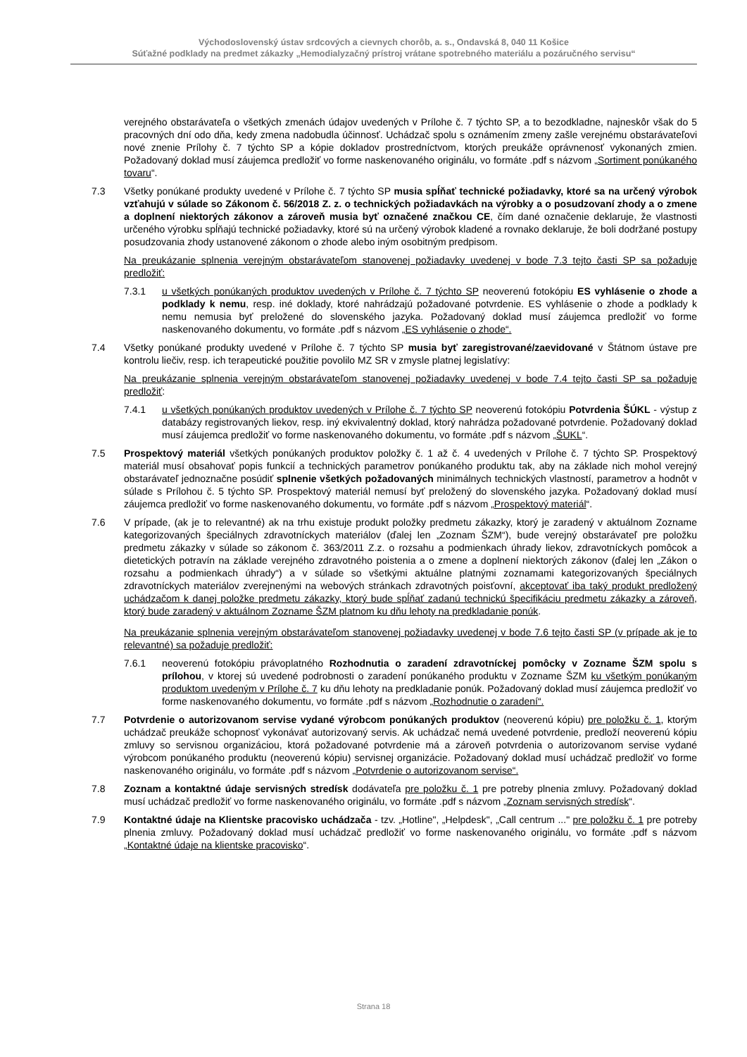Východoslovenský ústav srdcových a cievnych chorôb, a. s., Ondavská 8, 040 11 Košice
Súťažné podklady na predmet zákazky „Hemodialyzačný prístroj vrátane spotrebného materiálu a pozáručného servisu“
verejného obstarávateľa o všetkých zmenách údajov uvedených v Prílohe č. 7 týchto SP, a to bezodkladne, najneskôr však do 5 pracovných dní odo dňa, kedy zmena nadobudla účinnosť. Uchádzač spolu s oznámením zmeny zašle verejnému obstarávateľovi nové znenie Prílohy č. 7 týchto SP a kópie dokladov prostredníctvom, ktorých preukáže oprávnenosť vykonaných zmien. Požadovaný doklad musí záujemca predložiť vo forme naskenovaného originálu, vo formáte .pdf s názvom „Sortiment ponúkaného tovaru“.
7.3 Všetky ponúkané produkty uvedené v Prílohe č. 7 týchto SP musia spĺňať technické požiadavky, ktoré sa na určený výrobok vzťahujú v súlade so Zákonom č. 56/2018 Z. z. o technických požiadavkách na výrobky a o posudzovaní zhody a o zmene a doplnení niektorých zákonov a zároveň musia byť označené značkou CE, čím dané označenie deklaruje, že vlastnosti určeného výrobku spĺňajú technické požiadavky, ktoré sú na určený výrobok kladené a rovnako deklaruje, že boli dodržané postupy posudzovania zhody ustanovené zákonom o zhode alebo iným osobitným predpisom.
Na preukázanie splnenia verejným obstarávateľom stanovenej požiadavky uvedenej v bode 7.3 tejto časti SP sa požaduje predložiť:
7.3.1 u všetkých ponúkaných produktov uvedených v Prílohe č. 7 týchto SP neoverenú fotokópiu ES vyhlásenie o zhode a podklady k nemu, resp. iné doklady, ktoré nahrádzajú požadované potvrdenie. ES vyhlásenie o zhode a podklady k nemu nemusia byť preložené do slovenského jazyka. Požadovaný doklad musí záujemca predložiť vo forme naskenovaného dokumentu, vo formáte .pdf s názvom „ES vyhlásenie o zhode“.
7.4 Všetky ponúkané produkty uvedené v Prílohe č. 7 týchto SP musia byť zaregistrované/zaevidované v Štátnom ústave pre kontrolu liečiv, resp. ich terapeutické použitie povolilo MZ SR v zmysle platnej legislatívy:
Na preukázanie splnenia verejným obstarávateľom stanovenej požiadavky uvedenej v bode 7.4 tejto časti SP sa požaduje predložiť:
7.4.1 u všetkých ponúkaných produktov uvedených v Prílohe č. 7 týchto SP neoverenú fotokópiu Potvrdenia ŠÚKL - výstup z databázy registrovaných liekov, resp. iný ekvivalentný doklad, ktorý nahrádza požadované potvrdenie. Požadovaný doklad musí záujemca predložiť vo forme naskenovaného dokumentu, vo formáte .pdf s názvom „ŠUKL“.
7.5 Prospektový materiál všetkých ponúkaných produktov položky č. 1 až č. 4 uvedených v Prílohe č. 7 týchto SP. Prospektový materiál musí obsahovať popis funkcií a technických parametrov ponúkaného produktu tak, aby na základe nich mohol verejný obstarávateľ jednoznačne posúdiť splnenie všetkých požadovaných minimálnych technických vlastností, parametrov a hodnôt v súlade s Prílohou č. 5 týchto SP. Prospektový materiál nemusí byť preložený do slovenského jazyka. Požadovaný doklad musí záujemca predložiť vo forme naskenovaného dokumentu, vo formáte .pdf s názvom „Prospektový materiál“.
7.6 V prípade, (ak je to relevantné) ak na trhu existuje produkt položky predmetu zákazky, ktorý je zaradený v aktuálnom Zozname kategorizovaných špeciálnych zdravotníckych materiálov (ďalej len „Zoznam ŠZM“), bude verejný obstarávateľ pre položku predmetu zákazky v súlade so zákonom č. 363/2011 Z.z. o rozsahu a podmienkach úhrady liekov, zdravotníckych pomôcok a dietetických potravín na základe verejného zdravotného poistenia a o zmene a doplnení niektorých zákonov (ďalej len „Zákon o rozsahu a podmienkach úhrady“) a v súlade so všetkými aktuálne platnými zoznamami kategorizovaných špeciálnych zdravotníckych materiálov zverejnenými na webových stránkach zdravotných poisťovní, akceptovať iba taký produkt predložený uchádzačom k danej položke predmetu zákazky, ktorý bude spĺňať zadanú technickú špecifikáciu predmetu zákazky a zároveň, ktorý bude zaradený v aktuálnom Zozname ŠZM platnom ku dňu lehoty na predkladanie ponúk.
Na preukázanie splnenia verejným obstarávateľom stanovenej požiadavky uvedenej v bode 7.6 tejto časti SP (v prípade ak je to relevantné) sa požaduje predložiť:
7.6.1 neoverenú fotokópiu právoplatného Rozhodnutia o zaradení zdravotníckej pomôcky v Zozname ŠZM spolu s prílohou, v ktorej sú uvedené podrobnosti o zaradení ponúkaného produktu v Zozname ŠZM ku všetkým ponúkaným produktom uvedeným v Prílohe č. 7 ku dňu lehoty na predkladanie ponúk. Požadovaný doklad musí záujemca predložiť vo forme naskenovaného dokumentu, vo formáte .pdf s názvom „Rozhodnutie o zaradení“.
7.7 Potvrdenie o autorizovanom servise vydané výrobcom ponúkaných produktov (neoverenú kópiu) pre položku č. 1, ktorým uchádzač preukáže schopnosť vykonávať autorizovaný servis. Ak uchádzač nemá uvedené potvrdenie, predloží neoverenú kópiu zmluvy so servisnou organizáciou, ktorá požadované potvrdenie má a zároveň potvrdenia o autorizovanom servise vydané výrobcom ponúkaného produktu (neoverenú kópiu) servisnej organizácie. Požadovaný doklad musí uchádzač predložiť vo forme naskenovaného originálu, vo formáte .pdf s názvom „Potvrdenie o autorizovanom servise“.
7.8 Zoznam a kontaktné údaje servisných stredísk dodávateľa pre položku č. 1 pre potreby plnenia zmluvy. Požadovaný doklad musí uchádzač predložiť vo forme naskenovaného originálu, vo formáte .pdf s názvom „Zoznam servisných stredísk“.
7.9 Kontaktné údaje na Klientske pracovisko uchádzača - tzv. „Hotline", „Helpdesk", „Call centrum ..." pre položku č. 1 pre potreby plnenia zmluvy. Požadovaný doklad musí uchádzač predložiť vo forme naskenovaného originálu, vo formáte .pdf s názvom „Kontaktné údaje na klientske pracovisko“.
Strana 18